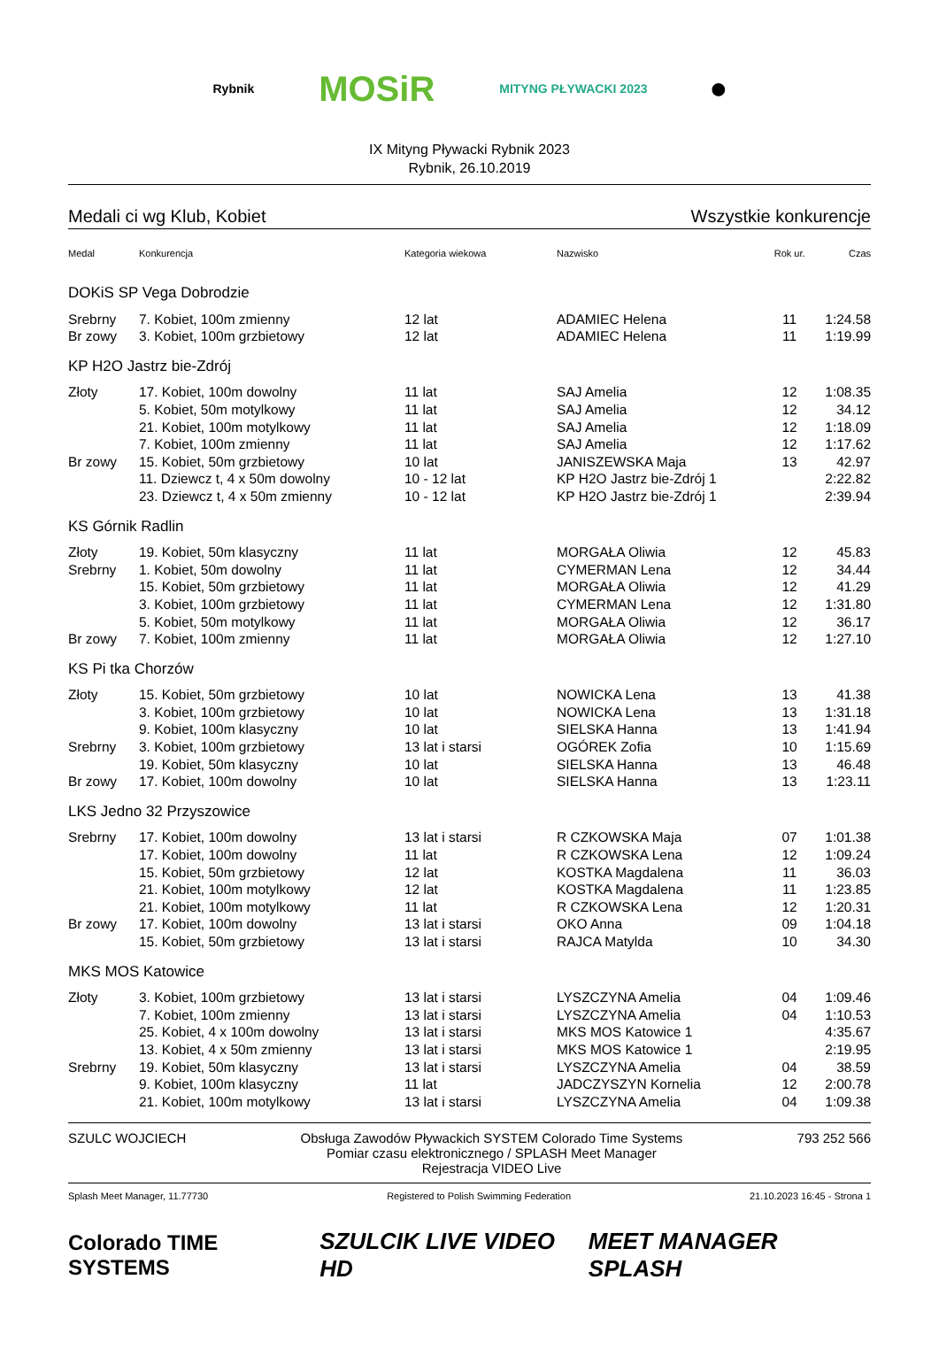Rybnik MOSiR MITYNG PŁYWACKI 2023 ⬤
IX Mityng Pływacki Rybnik 2023
Rybnik, 26.10.2019
Medali ci wg Klub, Kobiet Wszystkie konkurencje
| Medal | Konkurencja | Kategoria wiekowa | Nazwisko | Rok ur. | Czas |
| --- | --- | --- | --- | --- | --- |
| DOKiS SP Vega Dobrodzie | | | | | |
| Srebrny | 7. Kobiet, 100m zmienny | 12 lat | ADAMIEC Helena | 11 | 1:24.58 |
| Br zowy | 3. Kobiet, 100m grzbietowy | 12 lat | ADAMIEC Helena | 11 | 1:19.99 |
| KP H2O Jastrz bie-Zdrój | | | | | |
| Złoty | 17. Kobiet, 100m dowolny | 11 lat | SAJ Amelia | 12 | 1:08.35 |
| | 5. Kobiet, 50m motylkowy | 11 lat | SAJ Amelia | 12 | 34.12 |
| | 21. Kobiet, 100m motylkowy | 11 lat | SAJ Amelia | 12 | 1:18.09 |
| | 7. Kobiet, 100m zmienny | 11 lat | SAJ Amelia | 12 | 1:17.62 |
| Br zowy | 15. Kobiet, 50m grzbietowy | 10 lat | JANISZEWSKA Maja | 13 | 42.97 |
| | 11. Dziewcz t, 4 x 50m dowolny | 10 - 12 lat | KP H2O Jastrz bie-Zdrój 1 | | 2:22.82 |
| | 23. Dziewcz t, 4 x 50m zmienny | 10 - 12 lat | KP H2O Jastrz bie-Zdrój 1 | | 2:39.94 |
| KS Górnik Radlin | | | | | |
| Złoty | 19. Kobiet, 50m klasyczny | 11 lat | MORGAŁA Oliwia | 12 | 45.83 |
| Srebrny | 1. Kobiet, 50m dowolny | 11 lat | CYMERMAN Lena | 12 | 34.44 |
| | 15. Kobiet, 50m grzbietowy | 11 lat | MORGAŁA Oliwia | 12 | 41.29 |
| | 3. Kobiet, 100m grzbietowy | 11 lat | CYMERMAN Lena | 12 | 1:31.80 |
| | 5. Kobiet, 50m motylkowy | 11 lat | MORGAŁA Oliwia | 12 | 36.17 |
| Br zowy | 7. Kobiet, 100m zmienny | 11 lat | MORGAŁA Oliwia | 12 | 1:27.10 |
| KS Pi tka Chorzów | | | | | |
| Złoty | 15. Kobiet, 50m grzbietowy | 10 lat | NOWICKA Lena | 13 | 41.38 |
| | 3. Kobiet, 100m grzbietowy | 10 lat | NOWICKA Lena | 13 | 1:31.18 |
| | 9. Kobiet, 100m klasyczny | 10 lat | SIELSKA Hanna | 13 | 1:41.94 |
| Srebrny | 3. Kobiet, 100m grzbietowy | 13 lat i starsi | OGÓREK Zofia | 10 | 1:15.69 |
| | 19. Kobiet, 50m klasyczny | 10 lat | SIELSKA Hanna | 13 | 46.48 |
| Br zowy | 17. Kobiet, 100m dowolny | 10 lat | SIELSKA Hanna | 13 | 1:23.11 |
| LKS Jedno 32 Przyszowice | | | | | |
| Srebrny | 17. Kobiet, 100m dowolny | 13 lat i starsi | R CZKOWSKA Maja | 07 | 1:01.38 |
| | 17. Kobiet, 100m dowolny | 11 lat | R CZKOWSKA Lena | 12 | 1:09.24 |
| | 15. Kobiet, 50m grzbietowy | 12 lat | KOSTKA Magdalena | 11 | 36.03 |
| | 21. Kobiet, 100m motylkowy | 12 lat | KOSTKA Magdalena | 11 | 1:23.85 |
| | 21. Kobiet, 100m motylkowy | 11 lat | R CZKOWSKA Lena | 12 | 1:20.31 |
| Br zowy | 17. Kobiet, 100m dowolny | 13 lat i starsi | OKO Anna | 09 | 1:04.18 |
| | 15. Kobiet, 50m grzbietowy | 13 lat i starsi | RAJCA Matylda | 10 | 34.30 |
| MKS MOS Katowice | | | | | |
| Złoty | 3. Kobiet, 100m grzbietowy | 13 lat i starsi | LYSZCZYNA Amelia | 04 | 1:09.46 |
| | 7. Kobiet, 100m zmienny | 13 lat i starsi | LYSZCZYNA Amelia | 04 | 1:10.53 |
| | 25. Kobiet, 4 x 100m dowolny | 13 lat i starsi | MKS MOS Katowice 1 | | 4:35.67 |
| | 13. Kobiet, 4 x 50m zmienny | 13 lat i starsi | MKS MOS Katowice 1 | | 2:19.95 |
| Srebrny | 19. Kobiet, 50m klasyczny | 13 lat i starsi | LYSZCZYNA Amelia | 04 | 38.59 |
| | 9. Kobiet, 100m klasyczny | 11 lat | JADCZYSZYN Kornelia | 12 | 2:00.78 |
| | 21. Kobiet, 100m motylkowy | 13 lat i starsi | LYSZCZYNA Amelia | 04 | 1:09.38 |
SZULC WOJCIECH Obsługa Zawodów Pływackich SYSTEM Colorado Time Systems
Pomiar czasu elektronicznego / SPLASH Meet Manager
Rejestracja VIDEO Live 793 252 566
Splash Meet Manager, 11.77730 Registered to Polish Swimming Federation 21.10.2023 16:45 - Strona 1
Colorado TIME SYSTEMS SZULCIK LIVE VIDEO HD MEET MANAGER SPLASH